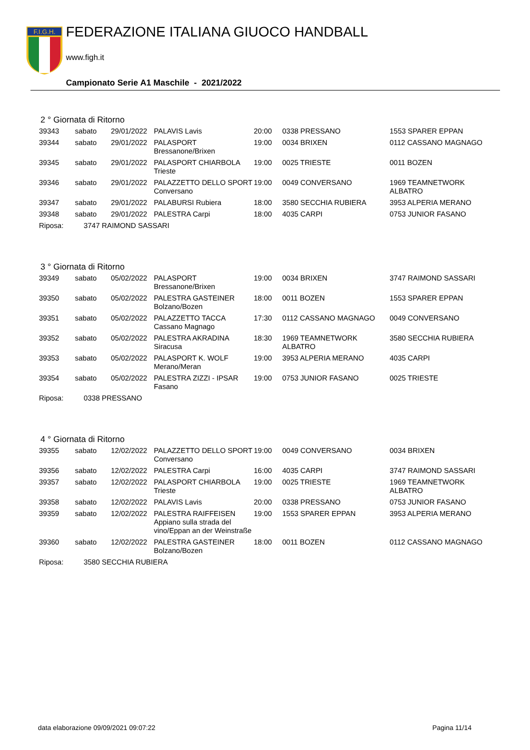F.I.G.H.
FEDERAZIONE ITALIANA GIUOCO HANDBALL
www.figh.it
Campionato Serie A1 Maschile - 2021/2022
2 ° Giornata di Ritorno
| 39343 | sabato | 29/01/2022 | PALAVIS Lavis | 20:00 | 0338 PRESSANO | 1553 SPARER EPPAN |
| 39344 | sabato | 29/01/2022 | PALASPORT Bressanone/Brixen | 19:00 | 0034 BRIXEN | 0112 CASSANO MAGNAGO |
| 39345 | sabato | 29/01/2022 | PALASPORT CHIARBOLA Trieste | 19:00 | 0025 TRIESTE | 0011 BOZEN |
| 39346 | sabato | 29/01/2022 | PALAZZETTO DELLO SPORT Conversano | 19:00 | 0049 CONVERSANO | 1969 TEAMNETWORK ALBATRO |
| 39347 | sabato | 29/01/2022 | PALABURSI Rubiera | 18:00 | 3580 SECCHIA RUBIERA | 3953 ALPERIA MERANO |
| 39348 | sabato | 29/01/2022 | PALESTRA Carpi | 18:00 | 4035 CARPI | 0753 JUNIOR FASANO |
| Riposa: 3747 RAIMOND SASSARI | | | | | | |
3 ° Giornata di Ritorno
| 39349 | sabato | 05/02/2022 | PALASPORT Bressanone/Brixen | 19:00 | 0034 BRIXEN | 3747 RAIMOND SASSARI |
| 39350 | sabato | 05/02/2022 | PALESTRA GASTEINER Bolzano/Bozen | 18:00 | 0011 BOZEN | 1553 SPARER EPPAN |
| 39351 | sabato | 05/02/2022 | PALAZZETTO TACCA Cassano Magnago | 17:30 | 0112 CASSANO MAGNAGO | 0049 CONVERSANO |
| 39352 | sabato | 05/02/2022 | PALESTRA AKRADINA Siracusa | 18:30 | 1969 TEAMNETWORK ALBATRO | 3580 SECCHIA RUBIERA |
| 39353 | sabato | 05/02/2022 | PALASPORT K. WOLF Merano/Meran | 19:00 | 3953 ALPERIA MERANO | 4035 CARPI |
| 39354 | sabato | 05/02/2022 | PALESTRA ZIZZI - IPSAR Fasano | 19:00 | 0753 JUNIOR FASANO | 0025 TRIESTE |
| Riposa: 0338 PRESSANO | | | | | | |
4 ° Giornata di Ritorno
| 39355 | sabato | 12/02/2022 | PALAZZETTO DELLO SPORT Conversano | 19:00 | 0049 CONVERSANO | 0034 BRIXEN |
| 39356 | sabato | 12/02/2022 | PALESTRA Carpi | 16:00 | 4035 CARPI | 3747 RAIMOND SASSARI |
| 39357 | sabato | 12/02/2022 | PALASPORT CHIARBOLA Trieste | 19:00 | 0025 TRIESTE | 1969 TEAMNETWORK ALBATRO |
| 39358 | sabato | 12/02/2022 | PALAVIS Lavis | 20:00 | 0338 PRESSANO | 0753 JUNIOR FASANO |
| 39359 | sabato | 12/02/2022 | PALESTRA RAIFFEISEN Appiano sulla strada del vino/Eppan an der Weinstraße | 19:00 | 1553 SPARER EPPAN | 3953 ALPERIA MERANO |
| 39360 | sabato | 12/02/2022 | PALESTRA GASTEINER Bolzano/Bozen | 18:00 | 0011 BOZEN | 0112 CASSANO MAGNAGO |
| Riposa: 3580 SECCHIA RUBIERA | | | | | | |
data elaborazione 09/09/2021 09:07:22 Pagina 11/14